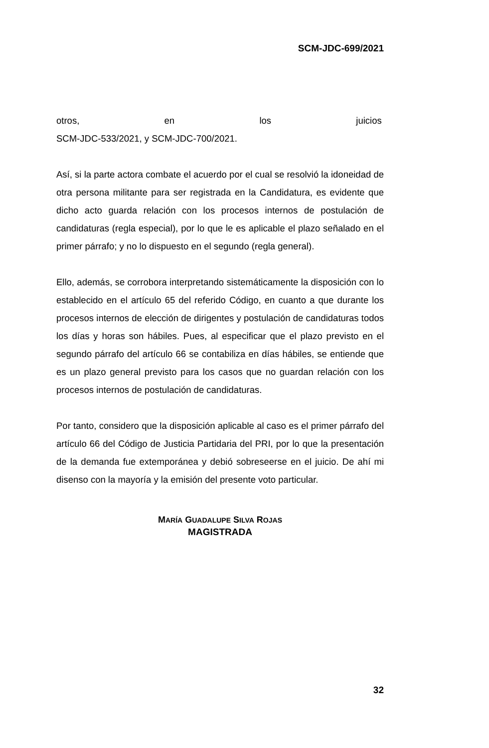SCM-JDC-699/2021
otros, en los juicios
SCM-JDC-533/2021, y SCM-JDC-700/2021.
Así, si la parte actora combate el acuerdo por el cual se resolvió la idoneidad de otra persona militante para ser registrada en la Candidatura, es evidente que dicho acto guarda relación con los procesos internos de postulación de candidaturas (regla especial), por lo que le es aplicable el plazo señalado en el primer párrafo; y no lo dispuesto en el segundo (regla general).
Ello, además, se corrobora interpretando sistemáticamente la disposición con lo establecido en el artículo 65 del referido Código, en cuanto a que durante los procesos internos de elección de dirigentes y postulación de candidaturas todos los días y horas son hábiles. Pues, al especificar que el plazo previsto en el segundo párrafo del artículo 66 se contabiliza en días hábiles, se entiende que es un plazo general previsto para los casos que no guardan relación con los procesos internos de postulación de candidaturas.
Por tanto, considero que la disposición aplicable al caso es el primer párrafo del artículo 66 del Código de Justicia Partidaria del PRI, por lo que la presentación de la demanda fue extemporánea y debió sobreseerse en el juicio. De ahí mi disenso con la mayoría y la emisión del presente voto particular.
MARÍA GUADALUPE SILVA ROJAS
MAGISTRADA
32